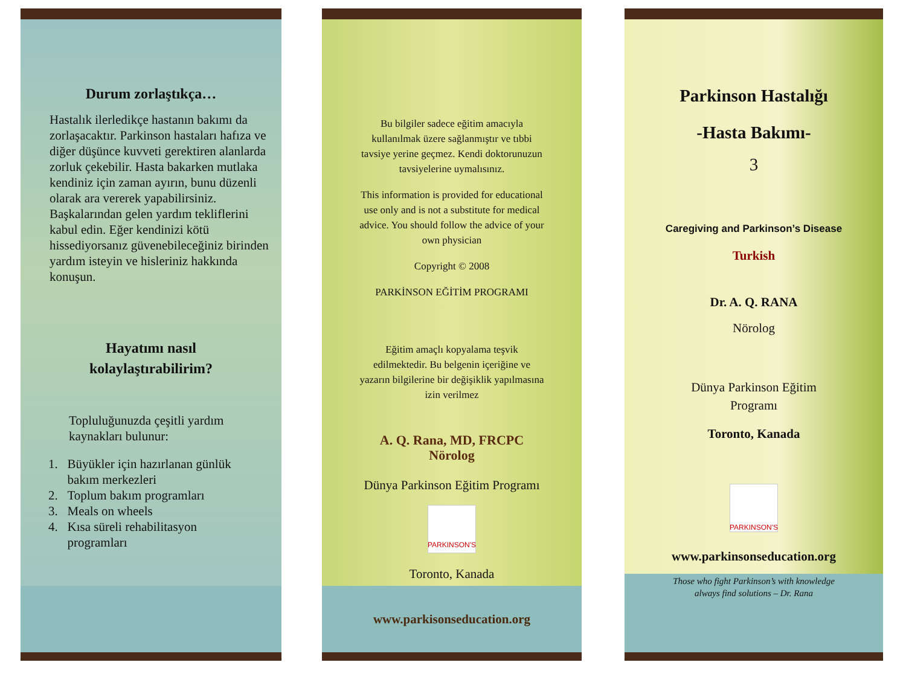Durum zorlaştıkça…
Hastalık ilerledikçe hastanın bakımı da zorlaşacaktır. Parkinson hastaları hafıza ve diğer düşünce kuvveti gerektiren alanlarda zorluk çekebilir. Hasta bakarken mutlaka kendiniz için zaman ayırın, bunu düzenli olarak ara vererek yapabilirsiniz. Başkalarından gelen yardım tekliflerini kabul edin. Eğer kendinizi kötü hissediyorsanız güvenebileceğiniz birinden yardım isteyin ve hisleriniz hakkında konuşun.
Hayatımı nasıl
kolaylaştırabilirim?
Topluluğunuzda çeşitli yardım kaynakları bulunur:
1. Büyükler için hazırlanan günlük
bakım merkezleri
2. Toplum bakım programları
3. Meals on wheels
4. Kısa süreli rehabilitasyon
programları
Bu bilgiler sadece eğitim amacıyla kullanılmak üzere sağlanmıştır ve tıbbi tavsiye yerine geçmez. Kendi doktorunuzun tavsiyelerine uymalısınız.
This information is provided for educational use only and is not a substitute for medical advice. You should follow the advice of your own physician
Copyright © 2008
PARKİNSON EĞİTİM PROGRAMI
Eğitim amaçlı kopyalama teşvik edilmektedir. Bu belgenin içeriğine ve yazarın bilgilerine bir değişiklik yapılmasına izin verilmez
A. Q. Rana, MD, FRCPC
Nörolog
Dünya Parkinson Eğitim Programı
PARKINSON'S
Toronto, Kanada
www.parkisonseducation.org
Parkinson Hastalığı
-Hasta Bakımı-
3
Caregiving and Parkinson’s Disease
Turkish
Dr. A. Q. RANA
Nörolog
Dünya Parkinson Eğitim
Programı
Toronto, Kanada
PARKINSON'S
www.parkinsonseducation.org
Those who fight Parkinson’s with knowledge
always find solutions – Dr. Rana